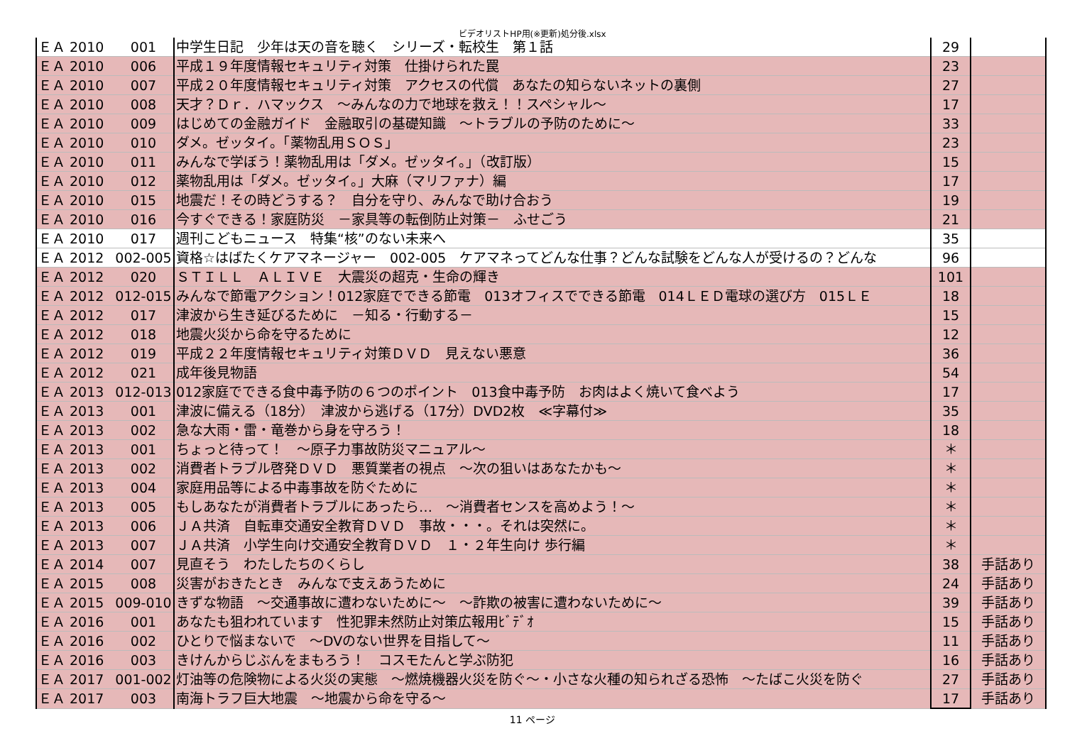ビデオリストHP用(※更新)処分後.xlsx
| ＥＡ | 2010 | 001 | 中学生日記 少年は天の音を聴く シリーズ・転校生 第１話 | 29 | |
| ＥＡ | 2010 | 006 | 平成１９年度情報セキュリティ対策 仕掛けられた罠 | 23 | |
| ＥＡ | 2010 | 007 | 平成２０年度情報セキュリティ対策 アクセスの代償 あなたの知らないネットの裏側 | 27 | |
| ＥＡ | 2010 | 008 | 天才？Ｄｒ．ハマックス ～みんなの力で地球を救え！！スペシャル～ | 17 | |
| ＥＡ | 2010 | 009 | はじめての金融ガイド 金融取引の基礎知識 ～トラブルの予防のために～ | 33 | |
| ＥＡ | 2010 | 010 | ダメ。ゼッタイ。「薬物乱用ＳＯＳ」 | 23 | |
| ＥＡ | 2010 | 011 | みんなで学ぼう！薬物乱用は「ダメ。ゼッタイ。」（改訂版） | 15 | |
| ＥＡ | 2010 | 012 | 薬物乱用は「ダメ。ゼッタイ。」大麻（マリファナ）編 | 17 | |
| ＥＡ | 2010 | 015 | 地震だ！その時どうする？ 自分を守り、みんなで助け合おう | 19 | |
| ＥＡ | 2010 | 016 | 今すぐできる！家庭防災 －家具等の転倒防止対策－ ふせごう | 21 | |
| ＥＡ | 2010 | 017 | 週刊こどもニュース 特集“核”のない未来へ | 35 | |
| ＥＡ | 2012 | 002-005 | 資格☆はばたくケアマネージャー 002-005 ケアマネってどんな仕事？どんな試験をどんな人が受けるの？どんな | 96 | |
| ＥＡ | 2012 | 020 | ＳＴＩＬＬ ＡＬＩＶＥ 大震災の超克・生命の輝き | 101 | |
| ＥＡ | 2012 | 012-015 | みんなで節電アクション！012家庭でできる節電 013オフィスでできる節電 014ＬＥＤ電球の選び方 015ＬＥ | 18 | |
| ＥＡ | 2012 | 017 | 津波から生き延びるために －知る・行動する－ | 15 | |
| ＥＡ | 2012 | 018 | 地震火災から命を守るために | 12 | |
| ＥＡ | 2012 | 019 | 平成２２年度情報セキュリティ対策ＤＶＤ 見えない悪意 | 36 | |
| ＥＡ | 2012 | 021 | 成年後見物語 | 54 | |
| ＥＡ | 2013 | 012-013 | 012家庭でできる食中毒予防の６つのポイント 013食中毒予防 お肉はよく焼いて食べよう | 17 | |
| ＥＡ | 2013 | 001 | 津波に備える（18分） 津波から逃げる（17分）DVD2枚 ≪字幕付≫ | 35 | |
| ＥＡ | 2013 | 002 | 急な大雨・雷・竜巻から身を守ろう！ | 18 | |
| ＥＡ | 2013 | 001 | ちょっと待って！ ～原子力事故防災マニュアル～ | ＊ | |
| ＥＡ | 2013 | 002 | 消費者トラブル啓発ＤＶＤ 悪質業者の視点 ～次の狙いはあなたかも～ | ＊ | |
| ＥＡ | 2013 | 004 | 家庭用品等による中毒事故を防ぐために | ＊ | |
| ＥＡ | 2013 | 005 | もしあなたが消費者トラブルにあったら… ～消費者センスを高めよう！～ | ＊ | |
| ＥＡ | 2013 | 006 | ＪＡ共済 自転車交通安全教育ＤＶＤ 事故・・・。それは突然に。 | ＊ | |
| ＥＡ | 2013 | 007 | ＪＡ共済 小学生向け交通安全教育ＤＶＤ １・２年生向け 歩行編 | ＊ | |
| ＥＡ | 2014 | 007 | 見直そう わたしたちのくらし | 38 | 手話あり |
| ＥＡ | 2015 | 008 | 災害がおきたとき みんなで支えあうために | 24 | 手話あり |
| ＥＡ | 2015 | 009-010 | きずな物語 ～交通事故に遭わないために～ ～詐欺の被害に遭わないために～ | 39 | 手話あり |
| ＥＡ | 2016 | 001 | あなたも狙われています 性犯罪未然防止対策広報用ﾋﾞﾃﾞｵ | 15 | 手話あり |
| ＥＡ | 2016 | 002 | ひとりで悩まないで ～DVのない世界を目指して～ | 11 | 手話あり |
| ＥＡ | 2016 | 003 | きけんからじぶんをまもろう！ コスモたんと学ぶ防犯 | 16 | 手話あり |
| ＥＡ | 2017 | 001-002 | 灯油等の危険物による火災の実態 ～燃焼機器火災を防ぐ～・小さな火種の知られざる恐怖 ～たばこ火災を防ぐ | 27 | 手話あり |
| ＥＡ | 2017 | 003 | 南海トラフ巨大地震 ～地震から命を守る～ | 17 | 手話あり |
11 ページ